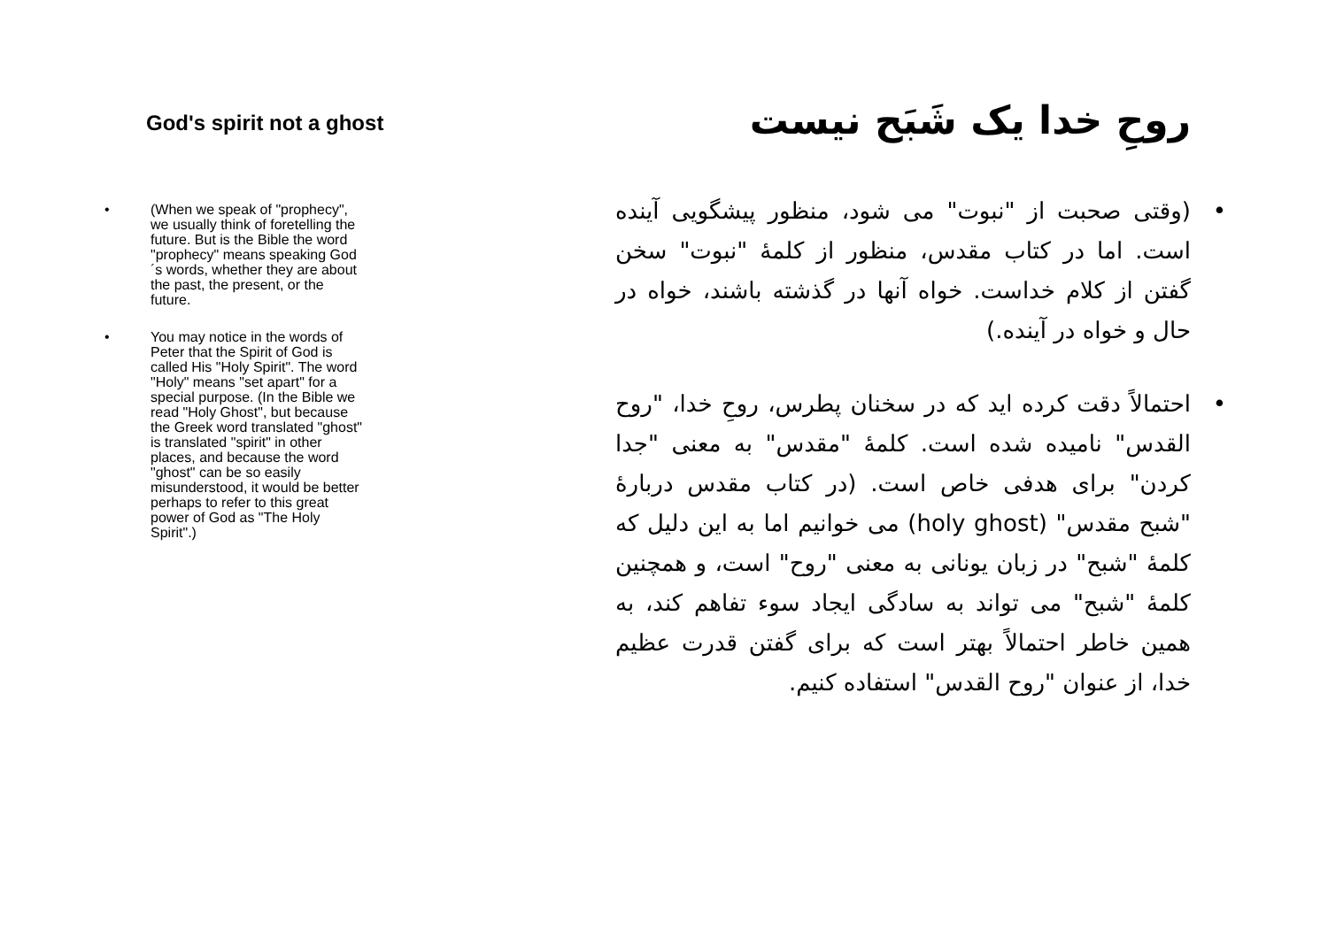God's spirit not a ghost
• (When we speak of "prophecy", we usually think of foretelling the future. But is the Bible the word "prophecy" means speaking God´s words, whether they are about the past, the present, or the future.
• You may notice in the words of Peter that the Spirit of God is called His "Holy Spirit". The word "Holy" means "set apart" for a special purpose. (In the Bible we read "Holy Ghost", but because the Greek word translated "ghost" is translated "spirit" in other places, and because the word "ghost" can be so easily misunderstood, it would be better perhaps to refer to this great power of God as "The Holy Spirit".)
روحِ خدا یک شَبَح نیست
• (وقتی صحبت از "نبوت" می شود، منظور پیشگویی آینده است. اما در کتاب مقدس، منظور از کلمۀ "نبوت" سخن گفتن از کلام خداست. خواه آنها در گذشته باشند، خواه در حال و خواه در آینده.)
• احتمالاً دقت کرده اید که در سخنان پطرس، روحِ خدا، "روح القدس" نامیده شده است. کلمۀ "مقدس" به معنی "جدا کردن" برای هدفی خاص است. (در کتاب مقدس دربارۀ "شبح مقدس" (holy ghost) می خوانیم اما به این دلیل که کلمۀ "شبح" در زبان یونانی به معنی "روح" است، و همچنین کلمۀ "شبح" می تواند به سادگی ایجاد سوء تفاهم کند، به همین خاطر احتمالاً بهتر است که برای گفتن قدرت عظیم خدا، از عنوان "روح القدس" استفاده کنیم.